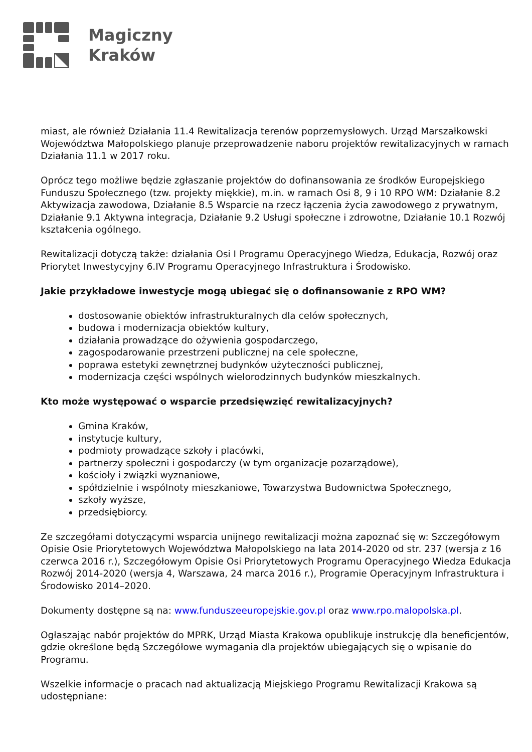Magiczny
Kraków
miast, ale również Działania 11.4 Rewitalizacja terenów poprzemysłowych. Urząd Marszałkowski Województwa Małopolskiego planuje przeprowadzenie naboru projektów rewitalizacyjnych w ramach Działania 11.1 w 2017 roku.
Oprócz tego możliwe będzie zgłaszanie projektów do dofinansowania ze środków Europejskiego Funduszu Społecznego (tzw. projekty miękkie), m.in. w ramach Osi 8, 9 i 10 RPO WM: Działanie 8.2 Aktywizacja zawodowa, Działanie 8.5 Wsparcie na rzecz łączenia życia zawodowego z prywatnym, Działanie 9.1 Aktywna integracja, Działanie 9.2 Usługi społeczne i zdrowotne, Działanie 10.1 Rozwój kształcenia ogólnego.
Rewitalizacji dotyczą także: działania Osi I Programu Operacyjnego Wiedza, Edukacja, Rozwój oraz Priorytet Inwestycyjny 6.IV Programu Operacyjnego Infrastruktura i Środowisko.
Jakie przykładowe inwestycje mogą ubiegać się o dofinansowanie z RPO WM?
dostosowanie obiektów infrastrukturalnych dla celów społecznych,
budowa i modernizacja obiektów kultury,
działania prowadzące do ożywienia gospodarczego,
zagospodarowanie przestrzeni publicznej na cele społeczne,
poprawa estetyki zewnętrznej budynków użyteczności publicznej,
modernizacja części wspólnych wielorodzinnych budynków mieszkalnych.
Kto może występować o wsparcie przedsięwzięć rewitalizacyjnych?
Gmina Kraków,
instytucje kultury,
podmioty prowadzące szkoły i placówki,
partnerzy społeczni i gospodarczy (w tym organizacje pozarządowe),
kościoły i związki wyznaniowe,
spółdzielnie i wspólnoty mieszkaniowe, Towarzystwa Budownictwa Społecznego,
szkoły wyższe,
przedsiębiorcy.
Ze szczegółami dotyczącymi wsparcia unijnego rewitalizacji można zapoznać się w: Szczegółowym Opisie Osie Priorytetowych Województwa Małopolskiego na lata 2014-2020 od str. 237 (wersja z 16 czerwca 2016 r.), Szczegółowym Opisie Osi Priorytetowych Programu Operacyjnego Wiedza Edukacja Rozwój 2014-2020 (wersja 4, Warszawa, 24 marca 2016 r.), Programie Operacyjnym Infrastruktura i Środowisko 2014–2020.
Dokumenty dostępne są na: www.funduszeeuropejskie.gov.pl oraz www.rpo.malopolska.pl.
Ogłaszając nabór projektów do MPRK, Urząd Miasta Krakowa opublikuje instrukcję dla beneficjentów, gdzie określone będą Szczegółowe wymagania dla projektów ubiegających się o wpisanie do Programu.
Wszelkie informacje o pracach nad aktualizacją Miejskiego Programu Rewitalizacji Krakowa są udostępniane: